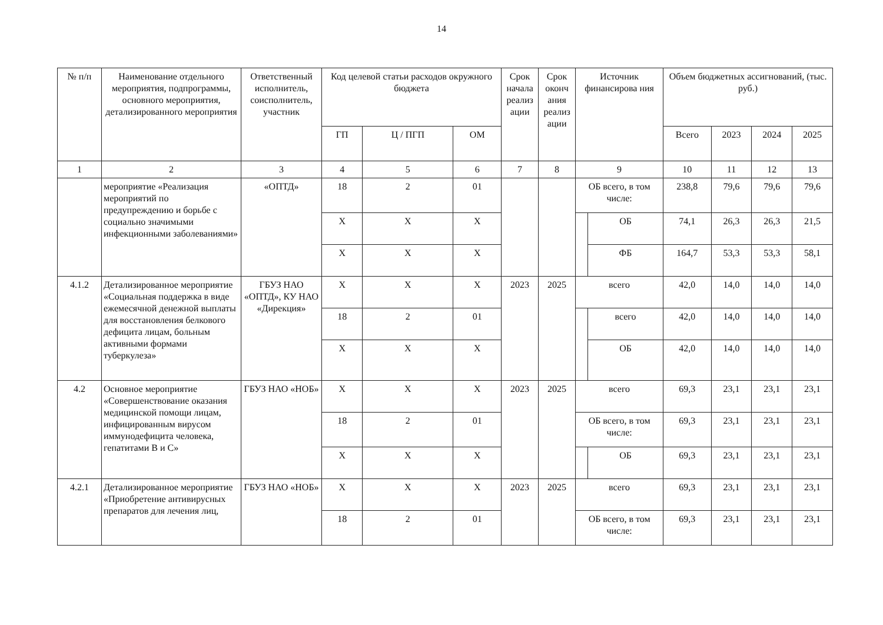14
| № п/п | Наименование отдельного мероприятия, подпрограммы, основного мероприятия, детализированного мероприятия | Ответственный исполнитель, соисполнитель, участник | Код целевой статьи расходов окружного бюджета | | | Срок начала реализ ации | Срок оконч ания реализ ации | Источник финансирова ния | | Объем бюджетных ассигнований, (тыс. руб.) | | | |
| --- | --- | --- | --- | --- | --- | --- | --- | --- | --- | --- | --- | --- | --- |
| | | | ГП | Ц / ПГП | ОМ | | | | | Всего | 2023 | 2024 | 2025 |
| 1 | 2 | 3 | 4 | 5 | 6 | 7 | 8 | 9 | | 10 | 11 | 12 | 13 |
| | мероприятие «Реализация мероприятий по предупреждению и борьбе с социально значимыми инфекционными заболеваниями» | «ОПТД» | 18 | 2 | 01 | | | ОБ всего, в том числе: | | 238,8 | 79,6 | 79,6 | 79,6 |
| | | | Х | Х | Х | | | | ОБ | 74,1 | 26,3 | 26,3 | 21,5 |
| | | | Х | Х | Х | | | | ФБ | 164,7 | 53,3 | 53,3 | 58,1 |
| 4.1.2 | Детализированное мероприятие «Социальная поддержка в виде ежемесячной денежной выплаты для восстановления белкового дефицита лицам, больным активными формами туберкулеза» | ГБУЗ НАО «ОПТД», КУ НАО «Дирекция» | Х | Х | Х | 2023 | 2025 | всего | | 42,0 | 14,0 | 14,0 | 14,0 |
| | | | 18 | 2 | 01 | | | | всего | 42,0 | 14,0 | 14,0 | 14,0 |
| | | | Х | Х | Х | | | | ОБ | 42,0 | 14,0 | 14,0 | 14,0 |
| 4.2 | Основное мероприятие «Совершенствование оказания медицинской помощи лицам, инфицированным вирусом иммунодефицита человека, гепатитами В и С» | ГБУЗ НАО «НОБ» | Х | Х | Х | 2023 | 2025 | всего | | 69,3 | 23,1 | 23,1 | 23,1 |
| | | | 18 | 2 | 01 | | | ОБ всего, в том числе: | | 69,3 | 23,1 | 23,1 | 23,1 |
| | | | Х | Х | Х | | | | ОБ | 69,3 | 23,1 | 23,1 | 23,1 |
| 4.2.1 | Детализированное мероприятие «Приобретение антивирусных препаратов для лечения лиц, | ГБУЗ НАО «НОБ» | Х | Х | Х | 2023 | 2025 | всего | | 69,3 | 23,1 | 23,1 | 23,1 |
| | | | 18 | 2 | 01 | | | ОБ всего, в том числе: | | 69,3 | 23,1 | 23,1 | 23,1 |